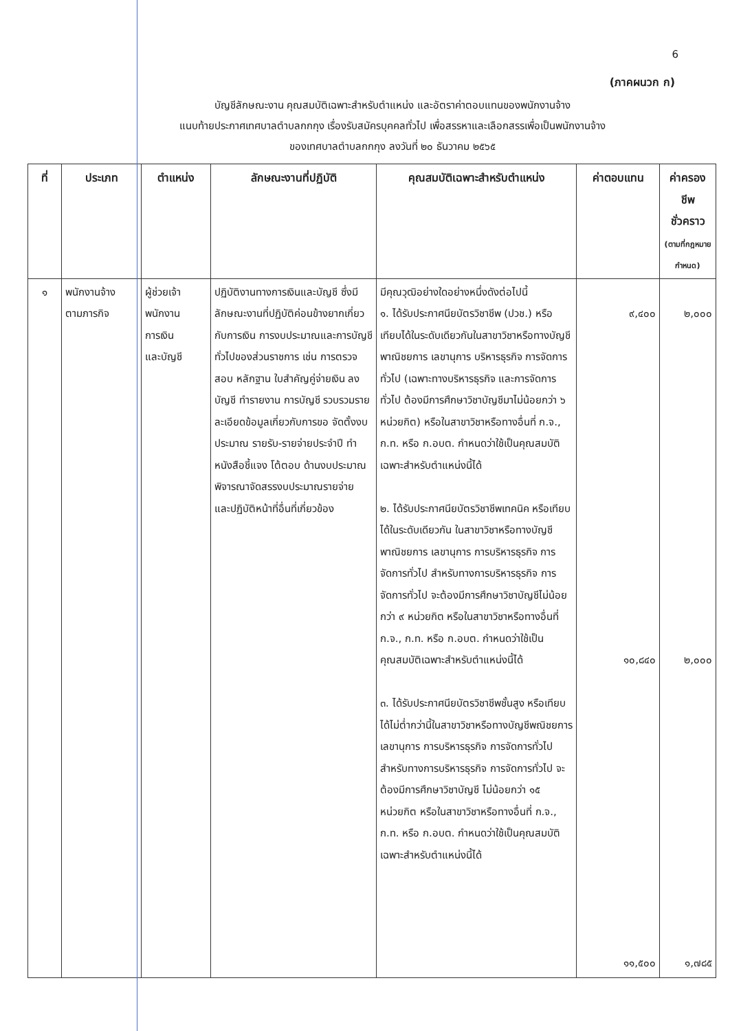6
(ภาคผนวก ก)
บัญชีลักษณะงาน คุณสมบัติเฉพาะสำหรับตำแหน่ง และอัตราค่าตอบแทนของพนักงานจ้าง
แนบท้ายประกาศเทศบาลตำบลกกกุง เรื่องรับสมัครบุคคลทั่วไป เพื่อสรรหาและเลือกสรรเพื่อเป็นพนักงานจ้าง
ของเทศบาลตำบลกกกุง ลงวันที่ ๒๐ ธันวาคม ๒๕๖๕
| ที่ | ประเภท | ตำแหน่ง | ลักษณะงานที่ปฏิบัติ | คุณสมบัติเฉพาะสำหรับตำแหน่ง | ค่าตอบแทน | ค่าครองชีพ ชั่วคราว (ตามที่กฎหมาย กำหนด) |
| --- | --- | --- | --- | --- | --- | --- |
| ๑ | พนักงานจ้าง ตามภารกิจ | ผู้ช่วยเจ้า พนักงาน การเงิน และบัญชี | ปฏิบัติงานทางการเงินและบัญชี ซึ่งมีลักษณะงานที่ปฏิบัติค่อนข้างยากเกี่ยวกับการเงิน การงบประมาณและการบัญชีทั่วไปของส่วนราชการ เช่น การตรวจสอบ หลักฐาน ใบสำคัญคู่จ่ายเงิน ลงบัญชี ทำรายงาน การบัญชี รวบรวมรายละเอียดข้อมูลเกี่ยวกับการขอ จัดตั้งงบประมาณ รายรับ-รายจ่ายประจำปี ทำหนังสือชี้แจง โต้ตอบ ด้านงบประมาณ พิจารณาจัดสรรงบประมาณรายจ่าย และปฏิบัติหน้าที่อื่นที่เกี่ยวข้อง | มีคุณวุฒิอย่างใดอย่างหนึ่งดังต่อไปนี้ ๑. ได้รับประกาศนียบัตรวิชาชีพ (ปวช.) หรือเทียบได้ในระดับเดียวกันในสาขาวิชาหรือทางบัญชี พาณิชยการ เลขานุการ บริหารธุรกิจ การจัดการทั่วไป (เฉพาะทางบริหารธุรกิจ และการจัดการทั่วไป ต้องมีการศึกษาวิชาบัญชีมาไม่น้อยกว่า ๖ หน่วยกิต) หรือในสาขาวิชาหรือทางอื่นที่ ก.จ., ก.ท. หรือ ก.อบต. กำหนดว่าใช้เป็นคุณสมบัติเฉพาะสำหรับตำแหน่งนี้ได้ ๒. ได้รับประกาศนียบัตรวิชาชีพเทคนิค หรือเทียบได้ในระดับเดียวกัน ในสาขาวิชาหรือทางบัญชี พาณิชยการ เลขานุการ การบริหารธุรกิจ การจัดการทั่วไป สำหรับทางการบริหารธุรกิจ การจัดการทั่วไป จะต้องมีการศึกษาวิชาบัญชีไม่น้อยกว่า ๙ หน่วยกิต หรือในสาขาวิชาหรือทางอื่นที่ ก.จ., ก.ท. หรือ ก.อบต. กำหนดว่าใช้เป็นคุณสมบัติเฉพาะสำหรับตำแหน่งนี้ได้ ๓. ได้รับประกาศนียบัตรวิชาชีพชั้นสูง หรือเทียบได้ไม่ต่ำกว่านี้ในสาขาวิชาหรือทางบัญชีพณิชยการ เลขานุการ การบริหารธุรกิจ การจัดการทั่วไป สำหรับทางการบริหารธุรกิจ การจัดการทั่วไป จะต้องมีการศึกษาวิชาบัญชี ไม่น้อยกว่า ๑๕ หน่วยกิต หรือในสาขาวิชาหรือทางอื่นที่ ก.จ., ก.ท. หรือ ก.อบต. กำหนดว่าใช้เป็นคุณสมบัติเฉพาะสำหรับตำแหน่งนี้ได้ | ๙,๔๐๐ ๑๐,๘๔๐ ๑๑,๕๐๐ | ๒,๐๐๐ ๒,๐๐๐ ๑,๗๘๕ |